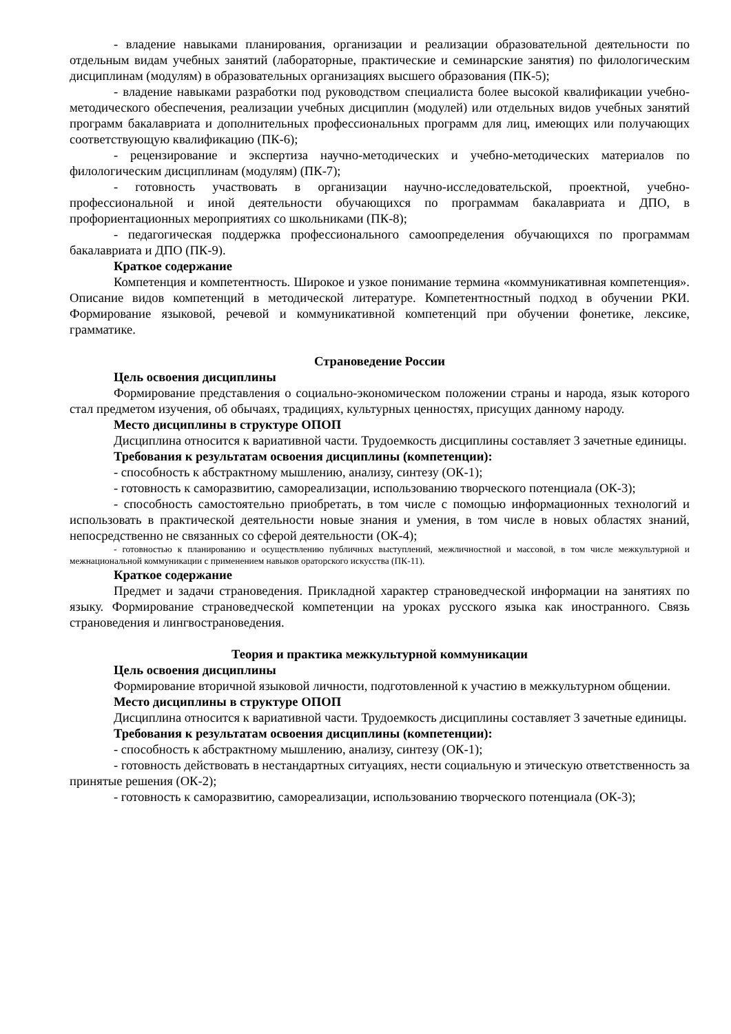- владение навыками планирования, организации и реализации образовательной деятельности по отдельным видам учебных занятий (лабораторные, практические и семинарские занятия) по филологическим дисциплинам (модулям) в образовательных организациях высшего образования (ПК-5);
- владение навыками разработки под руководством специалиста более высокой квалификации учебно-методического обеспечения, реализации учебных дисциплин (модулей) или отдельных видов учебных занятий программ бакалавриата и дополнительных профессиональных программ для лиц, имеющих или получающих соответствующую квалификацию (ПК-6);
- рецензирование и экспертиза научно-методических и учебно-методических материалов по филологическим дисциплинам (модулям) (ПК-7);
- готовность участвовать в организации научно-исследовательской, проектной, учебно-профессиональной и иной деятельности обучающихся по программам бакалавриата и ДПО, в профориентационных мероприятиях со школьниками (ПК-8);
- педагогическая поддержка профессионального самоопределения обучающихся по программам бакалавриата и ДПО (ПК-9).
Краткое содержание
Компетенция и компетентность. Широкое и узкое понимание термина «коммуникативная компетенция». Описание видов компетенций в методической литературе. Компетентностный подход в обучении РКИ. Формирование языковой, речевой и коммуникативной компетенций при обучении фонетике, лексике, грамматике.
Страноведение России
Цель освоения дисциплины
Формирование представления о социально-экономическом положении страны и народа, язык которого стал предметом изучения, об обычаях, традициях, культурных ценностях, присущих данному народу.
Место дисциплины в структуре ОПОП
Дисциплина относится к вариативной части. Трудоемкость дисциплины составляет 3 зачетные единицы.
Требования к результатам освоения дисциплины (компетенции):
- способность к абстрактному мышлению, анализу, синтезу (ОК-1);
- готовность к саморазвитию, самореализации, использованию творческого потенциала (ОК-3);
- способность самостоятельно приобретать, в том числе с помощью информационных технологий и использовать в практической деятельности новые знания и умения, в том числе в новых областях знаний, непосредственно не связанных со сферой деятельности (ОК-4);
- готовностью к планированию и осуществлению публичных выступлений, межличностной и массовой, в том числе межкультурной и межнациональной коммуникации с применением навыков ораторского искусства (ПК-11).
Краткое содержание
Предмет и задачи страноведения. Прикладной характер страноведческой информации на занятиях по языку. Формирование страноведческой компетенции на уроках русского языка как иностранного. Связь страноведения и лингвострановедения.
Теория и практика межкультурной коммуникации
Цель освоения дисциплины
Формирование вторичной языковой личности, подготовленной к участию в межкультурном общении.
Место дисциплины в структуре ОПОП
Дисциплина относится к вариативной части. Трудоемкость дисциплины составляет 3 зачетные единицы.
Требования к результатам освоения дисциплины (компетенции):
- способность к абстрактному мышлению, анализу, синтезу (ОК-1);
- готовность действовать в нестандартных ситуациях, нести социальную и этическую ответственность за принятые решения (ОК-2);
- готовность к саморазвитию, самореализации, использованию творческого потенциала (ОК-3);